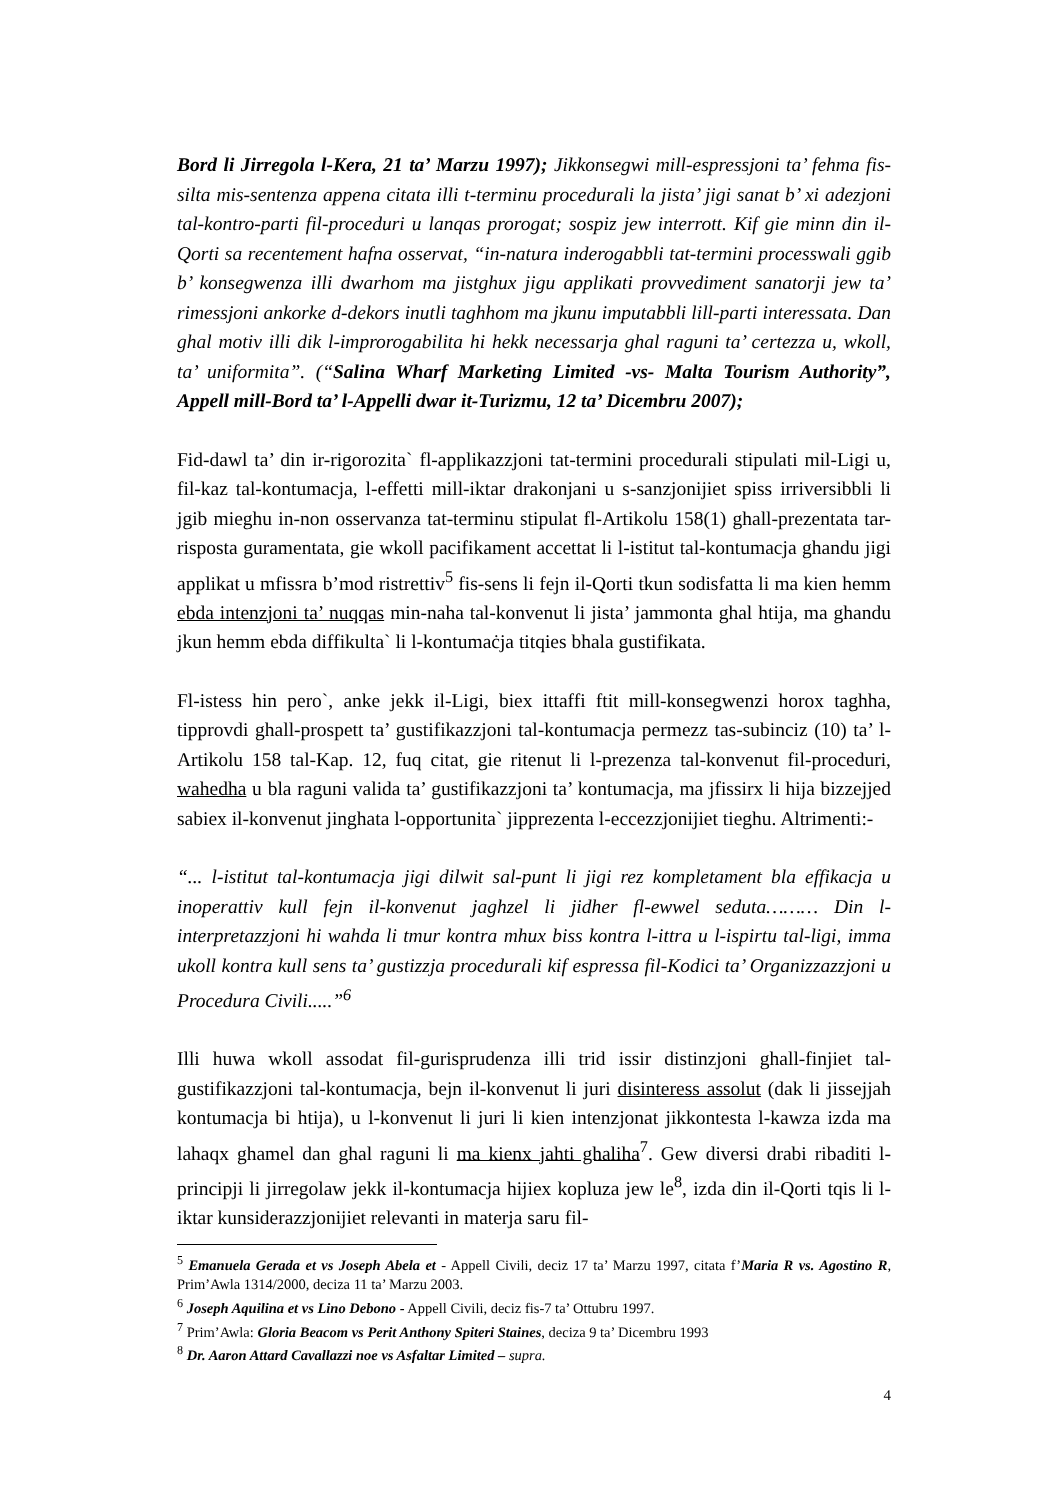Bord li Jirregola l-Kera, 21 ta’ Marzu 1997); Jikkonsegwi mill-espressjoni ta’ fehma fis-silta mis-sentenza appena citata illi t-terminu procedurali la jista’ jigi sanat b’ xi adezjoni tal-kontro-parti fil-proceduri u lanqas prorogat; sospiz jew interrott. Kif gie minn din il-Qorti sa recentement hafna osservat, “in-natura inderogabbli tat-termini processwali ggib b’ konsegwenza illi dwarhom ma jistghux jigu applikati provvediment sanatorji jew ta’ rimessjoni ankorke d-dekors inutli taghhom ma jkunu imputabbli lill-parti interessata. Dan ghal motiv illi dik l-improrogabilita hi hekk necessarja ghal raguni ta’ certezza u, wkoll, ta’ uniformita”. (“Salina Wharf Marketing Limited -vs- Malta Tourism Authority”, Appell mill-Bord ta’ l-Appelli dwar it-Turizmu, 12 ta’ Dicembru 2007);
Fid-dawl ta’ din ir-rigorozita` fl-applikazzjoni tat-termini procedurali stipulati mil-Ligi u, fil-kaz tal-kontumacja, l-effetti mill-iktar drakonjani u s-sanzjonijiet spiss irriversibbli li jgib mieghu in-non osservanza tat-terminu stipulat fl-Artikolu 158(1) ghall-prezentata tar-risposta guramentata, gie wkoll pacifikament accettat li l-istitut tal-kontumacja ghandu jigi applikat u mfissra b’mod ristrettiv<sup>5</sup> fis-sens li fejn il-Qorti tkun sodisfatta li ma kien hemm ebda intenzjoni ta’ nuqqas min-naha tal-konvenut li jista’ jammonta ghal htija, ma ghandu jkun hemm ebda diffikulta` li l-kontumaċja titqies bhala gustifikata.
Fl-istess hin pero`, anke jekk il-Ligi, biex ittaffi ftit mill-konsegwenzi horox taghha, tipprovdi ghall-prospett ta’ gustifikazzjoni tal-kontumacja permezz tas-subinciz (10) ta’ l-Artikolu 158 tal-Kap. 12, fuq citat, gie ritenut li l-prezenza tal-konvenut fil-proceduri, wahedha u bla raguni valida ta’ gustifikazzjoni ta’ kontumacja, ma jfissirx li hija bizzejjed sabiex il-konvenut jinghata l-opportunita` jipprezenta l-eccezzjonijiet tieghu. Altrimenti:-
“... l-istitut tal-kontumacja jigi dilwit sal-punt li jigi rez kompletament bla effikacja u inoperattiv kull fejn il-konvenut jaghzel li jidher fl-ewwel seduta……… Din l-interpretazzjoni hi wahda li tmur kontra mhux biss kontra l-ittra u l-ispirtu tal-ligi, imma ukoll kontra kull sens ta’ gustizzja procedurali kif espressa fil-Kodici ta’ Organizzazzjoni u Procedura Civili.....”<sup>6</sup>
Illi huwa wkoll assodat fil-gurisprudenza illi trid issir distinzjoni ghall-finjiet tal-gustifikazzjoni tal-kontumacja, bejn il-konvenut li juri disinteress assolut (dak li jissejjah kontumacja bi htija), u l-konvenut li juri li kien intenzjonat jikkontesta l-kawza izda ma lahaqx ghamel dan ghal raguni li ma kienx jahti ghaliha<sup>7</sup>. Gew diversi drabi ribaditi l-principji li jirregolaw jekk il-kontumacja hijiex kopluza jew le<sup>8</sup>, izda din il-Qorti tqis li l-iktar kunsiderazzjonijiet relevanti in materja saru fil-
<sup>5</sup> Emanuela Gerada et vs Joseph Abela et - Appell Civili, deciz 17 ta’ Marzu 1997, citata f’Maria R vs. Agostino R, Prim’Awla 1314/2000, deciza 11 ta’ Marzu 2003.
<sup>6</sup> Joseph Aquilina et vs Lino Debono - Appell Civili, deciz fis-7 ta’ Ottubru 1997.
<sup>7</sup> Prim’Awla: Gloria Beacom vs Perit Anthony Spiteri Staines, deciza 9 ta’ Dicembru 1993
<sup>8</sup> Dr. Aaron Attard Cavallazzi noe vs Asfaltar Limited – supra.
4